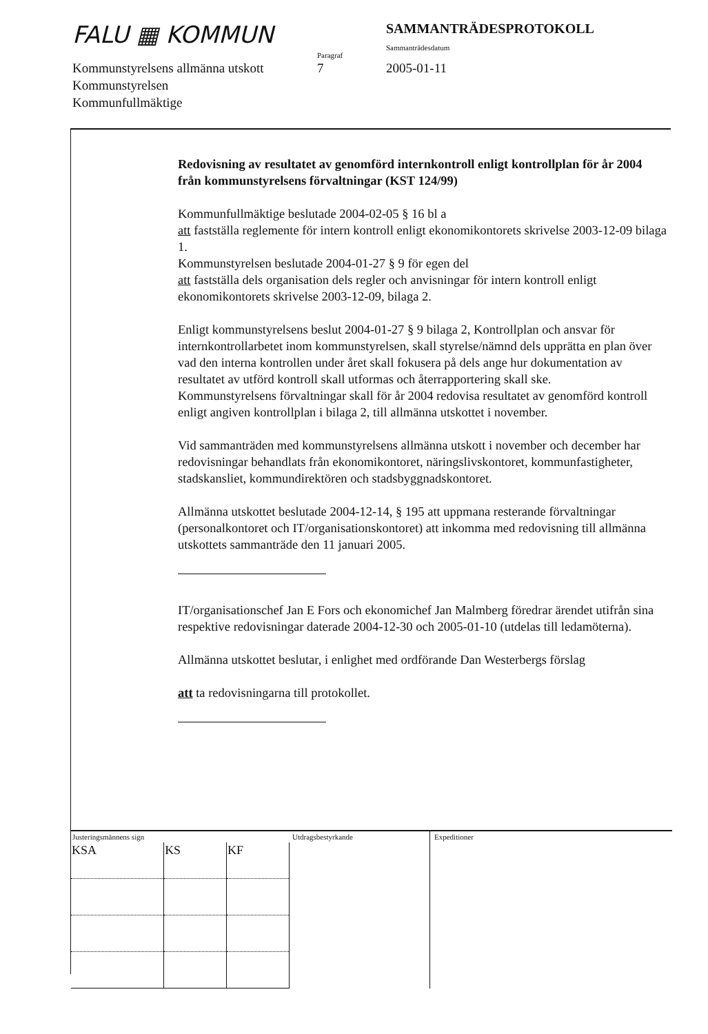FALU ▦ KOMMUN
Paragraf
SAMMANTRÄDESPROTOKOLL
Sammanträdesdatum
Kommunstyrelsens allmänna utskott
Kommunstyrelsen
Kommunfullmäktige
7 2005-01-11
Redovisning av resultatet av genomförd internkontroll enligt kontrollplan för år 2004 från kommunstyrelsens förvaltningar (KST 124/99)
Kommunfullmäktige beslutade 2004-02-05 § 16 bl a
att fastställa reglemente för intern kontroll enligt ekonomikontorets skrivelse 2003-12-09 bilaga 1.
Kommunstyrelsen beslutade 2004-01-27 § 9 för egen del
att fastställa dels organisation dels regler och anvisningar för intern kontroll enligt ekonomikontorets skrivelse 2003-12-09, bilaga 2.
Enligt kommunstyrelsens beslut 2004-01-27 § 9 bilaga 2, Kontrollplan och ansvar för internkontrollarbetet inom kommunstyrelsen, skall styrelse/nämnd dels upprätta en plan över vad den interna kontrollen under året skall fokusera på dels ange hur dokumentation av resultatet av utförd kontroll skall utformas och återrapportering skall ske.
Kommunstyrelsens förvaltningar skall för år 2004 redovisa resultatet av genomförd kontroll enligt angiven kontrollplan i bilaga 2, till allmänna utskottet i november.
Vid sammanträden med kommunstyrelsens allmänna utskott i november och december har redovisningar behandlats från ekonomikontoret, näringslivskontoret, kommunfastigheter, stadskansliet, kommundirektören och stadsbyggnadskontoret.
Allmänna utskottet beslutade 2004-12-14, § 195 att uppmana resterande förvaltningar (personalkontoret och IT/organisationskontoret) att inkomma med redovisning till allmänna utskottets sammanträde den 11 januari 2005.
IT/organisationschef Jan E Fors och ekonomichef Jan Malmberg föredrar ärendet utifrån sina respektive redovisningar daterade 2004-12-30 och 2005-01-10 (utdelas till ledamöterna).
Allmänna utskottet beslutar, i enlighet med ordförande Dan Westerbergs förslag
att ta redovisningarna till protokollet.
Justeringsmännens sign
| KSA | KS | KF |
Utdragsbestyrkande Expeditioner